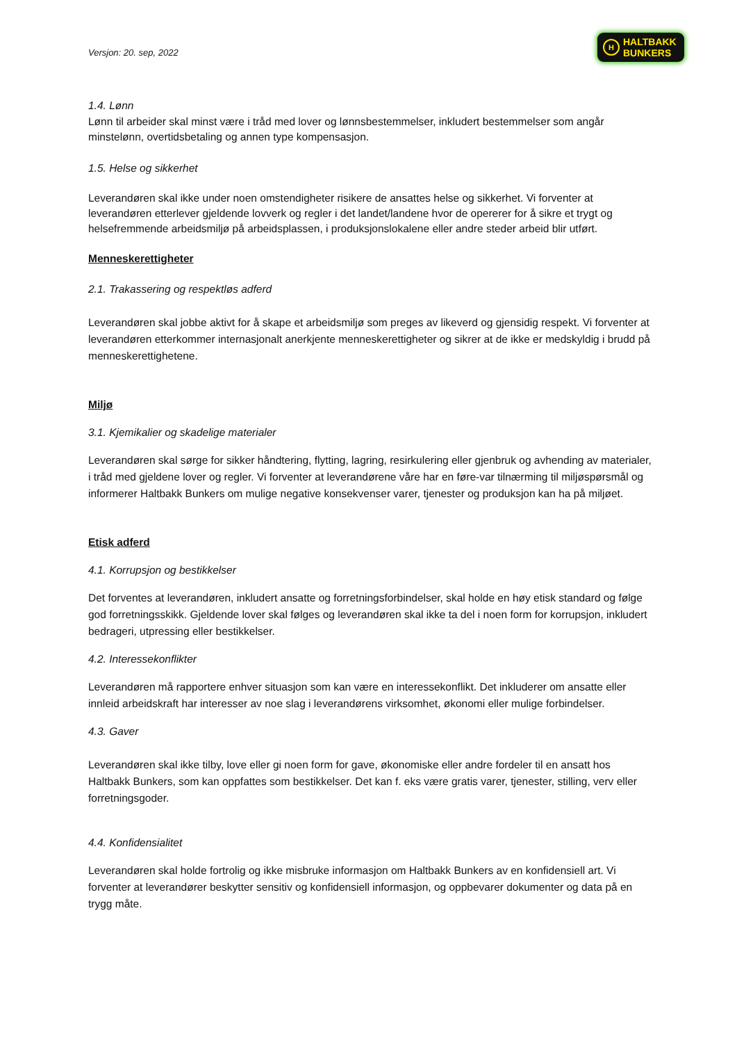H HALTBAKK
BUNKERS
Versjon: 20. sep, 2022
1.4. Lønn
Lønn til arbeider skal minst være i tråd med lover og lønnsbestemmelser, inkludert bestemmelser som angår minstelønn, overtidsbetaling og annen type kompensasjon.
1.5. Helse og sikkerhet
Leverandøren skal ikke under noen omstendigheter risikere de ansattes helse og sikkerhet. Vi forventer at leverandøren etterlever gjeldende lovverk og regler i det landet/landene hvor de opererer for å sikre et trygt og helsefremmende arbeidsmiljø på arbeidsplassen, i produksjonslokalene eller andre steder arbeid blir utført.
Menneskerettigheter
2.1. Trakassering og respektløs adferd
Leverandøren skal jobbe aktivt for å skape et arbeidsmiljø som preges av likeverd og gjensidig respekt. Vi forventer at leverandøren etterkommer internasjonalt anerkjente menneskerettigheter og sikrer at de ikke er medskyldig i brudd på menneskerettighetene.
Miljø
3.1. Kjemikalier og skadelige materialer
Leverandøren skal sørge for sikker håndtering, flytting, lagring, resirkulering eller gjenbruk og avhending av materialer, i tråd med gjeldene lover og regler. Vi forventer at leverandørene våre har en føre-var tilnærming til miljøspørsmål og informerer Haltbakk Bunkers om mulige negative konsekvenser varer, tjenester og produksjon kan ha på miljøet.
Etisk adferd
4.1. Korrupsjon og bestikkelser
Det forventes at leverandøren, inkludert ansatte og forretningsforbindelser, skal holde en høy etisk standard og følge god forretningsskikk. Gjeldende lover skal følges og leverandøren skal ikke ta del i noen form for korrupsjon, inkludert bedrageri, utpressing eller bestikkelser.
4.2. Interessekonflikter
Leverandøren må rapportere enhver situasjon som kan være en interessekonflikt. Det inkluderer om ansatte eller innleid arbeidskraft har interesser av noe slag i leverandørens virksomhet, økonomi eller mulige forbindelser.
4.3. Gaver
Leverandøren skal ikke tilby, love eller gi noen form for gave, økonomiske eller andre fordeler til en ansatt hos Haltbakk Bunkers, som kan oppfattes som bestikkelser. Det kan f. eks være gratis varer, tjenester, stilling, verv eller forretningsgoder.
4.4. Konfidensialitet
Leverandøren skal holde fortrolig og ikke misbruke informasjon om Haltbakk Bunkers av en konfidensiell art. Vi forventer at leverandører beskytter sensitiv og konfidensiell informasjon, og oppbevarer dokumenter og data på en trygg måte.